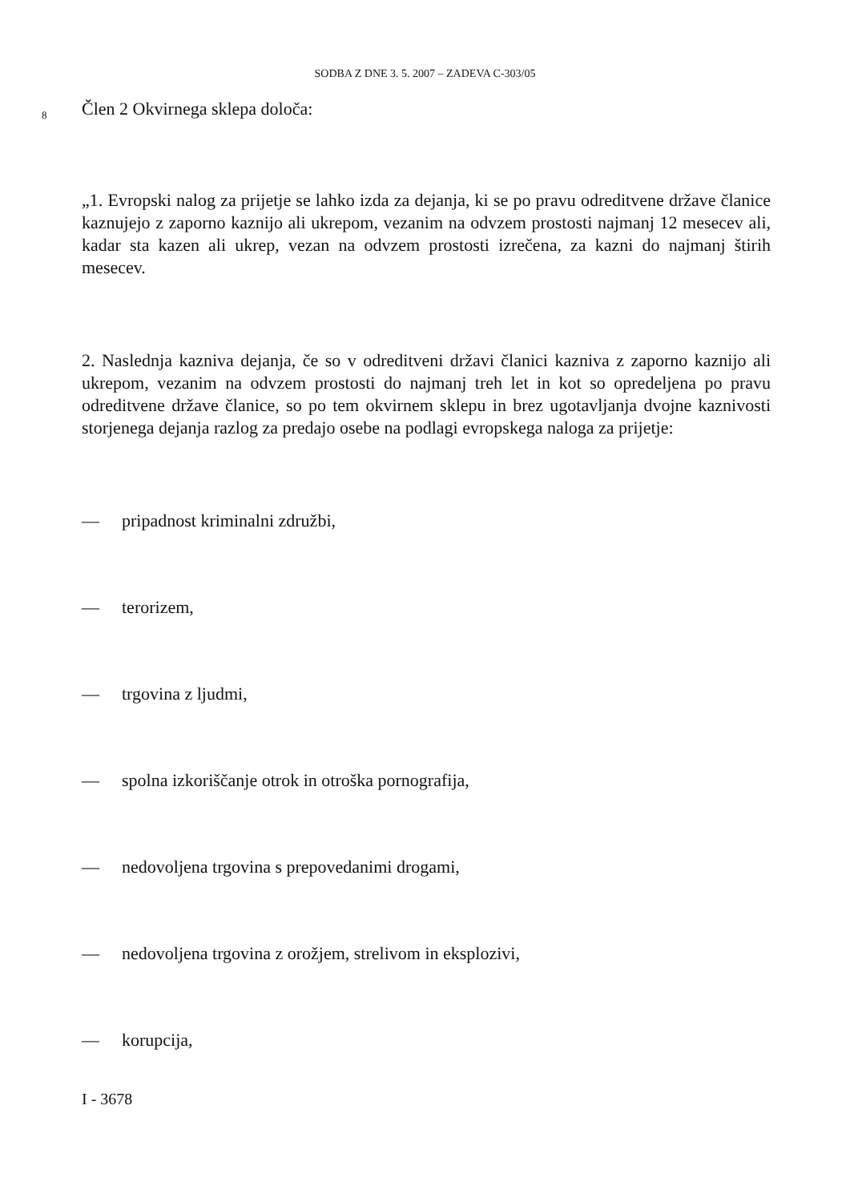SODBA Z DNE 3. 5. 2007 – ZADEVA C-303/05
8
Člen 2 Okvirnega sklepa določa:
„1. Evropski nalog za prijetje se lahko izda za dejanja, ki se po pravu odreditvene države članice kaznujejo z zaporno kaznijo ali ukrepom, vezanim na odvzem prostosti najmanj 12 mesecev ali, kadar sta kazen ali ukrep, vezan na odvzem prostosti izrečena, za kazni do najmanj štirih mesecev.
2. Naslednja kazniva dejanja, če so v odreditveni državi članici kazniva z zaporno kaznijo ali ukrepom, vezanim na odvzem prostosti do najmanj treh let in kot so opredeljena po pravu odreditvene države članice, so po tem okvirnem sklepu in brez ugotavljanja dvojne kaznivosti storjenega dejanja razlog za predajo osebe na podlagi evropskega naloga za prijetje:
— pripadnost kriminalni združbi,
— terorizem,
— trgovina z ljudmi,
— spolna izkoriščanje otrok in otroška pornografija,
— nedovoljena trgovina s prepovedanimi drogami,
— nedovoljena trgovina z orožjem, strelivom in eksplozivi,
— korupcija,
I - 3678